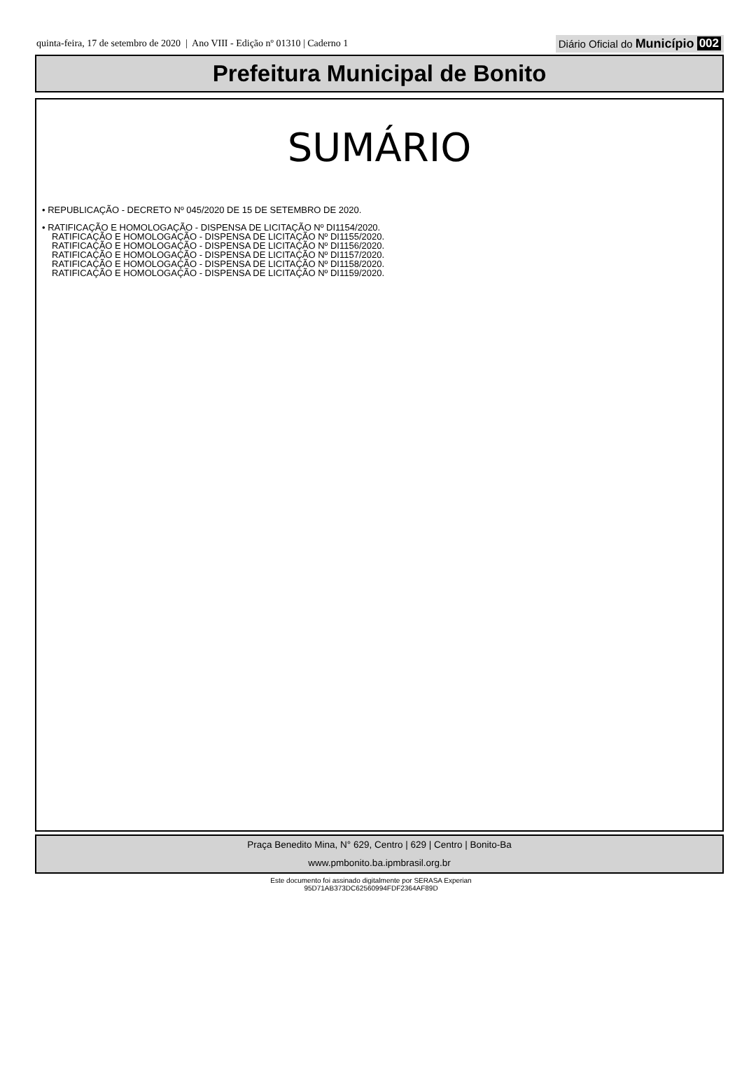quinta-feira, 17 de setembro de 2020 | Ano VIII - Edição nº 01310 | Caderno 1 Diário Oficial do Município 002
Prefeitura Municipal de Bonito
SUMÁRIO
• REPUBLICAÇÃO - DECRETO Nº 045/2020 DE 15 DE SETEMBRO DE 2020.
• RATIFICAÇÃO E HOMOLOGAÇÃO - DISPENSA DE LICITAÇÃO Nº DI1154/2020.
RATIFICAÇÃO E HOMOLOGAÇÃO - DISPENSA DE LICITAÇÃO Nº DI1155/2020.
RATIFICAÇÃO E HOMOLOGAÇÃO - DISPENSA DE LICITAÇÃO Nº DI1156/2020.
RATIFICAÇÃO E HOMOLOGAÇÃO - DISPENSA DE LICITAÇÃO Nº DI1157/2020.
RATIFICAÇÃO E HOMOLOGAÇÃO - DISPENSA DE LICITAÇÃO Nº DI1158/2020.
RATIFICAÇÃO E HOMOLOGAÇÃO - DISPENSA DE LICITAÇÃO Nº DI1159/2020.
Praça Benedito Mina, N° 629, Centro | 629 | Centro | Bonito-Ba
www.pmbonito.ba.ipmbrasil.org.br
Este documento foi assinado digitalmente por SERASA Experian
95D71AB373DC62560994FDF2364AF89D